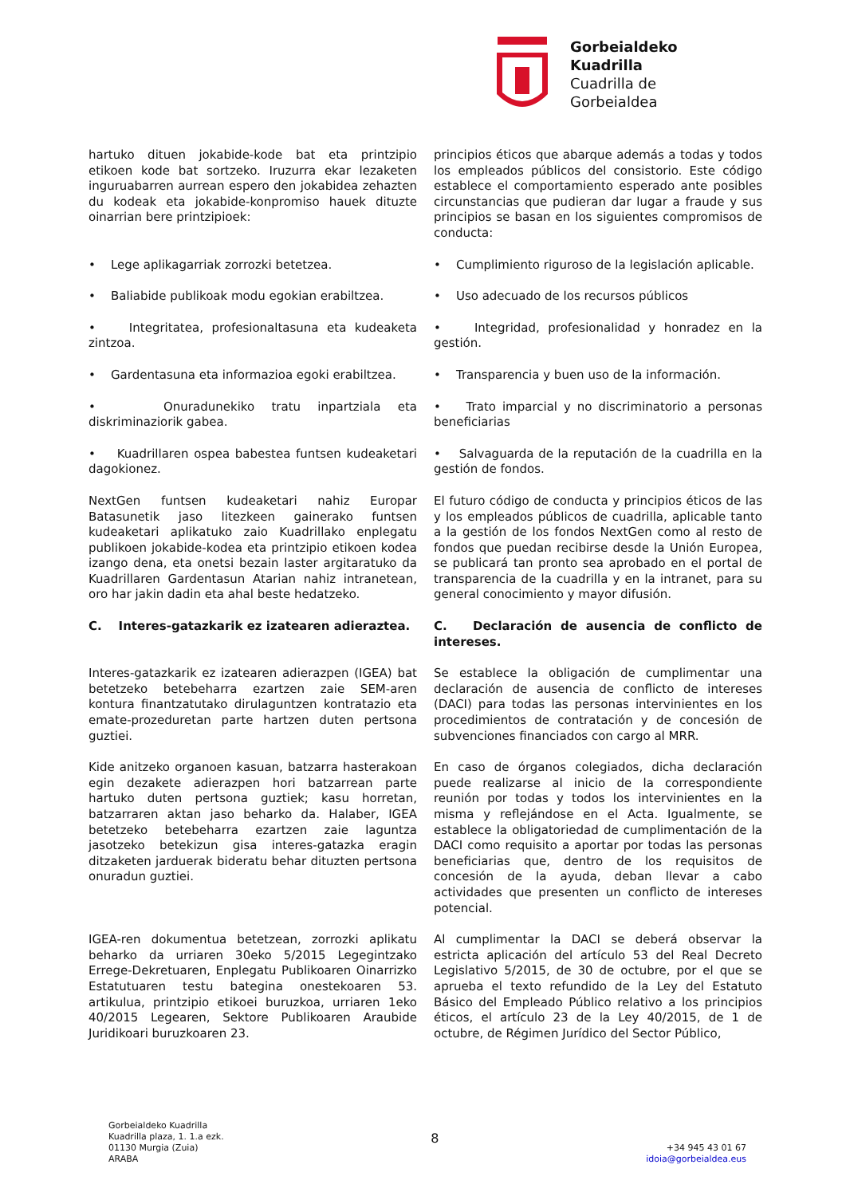Gorbeialdeko
Kuadrilla
Cuadrilla de
Gorbeialdea
hartuko dituen jokabide-kode bat eta printzipio etikoen kode bat sortzeko. Iruzurra ekar lezaketen inguruabarren aurrean espero den jokabidea zehazten du kodeak eta jokabide-konpromiso hauek dituzte oinarrian bere printzipioek:
principios éticos que abarque además a todas y todos los empleados públicos del consistorio. Este código establece el comportamiento esperado ante posibles circunstancias que pudieran dar lugar a fraude y sus principios se basan en los siguientes compromisos de conducta:
• Lege aplikagarriak zorrozki betetzea.
• Cumplimiento riguroso de la legislación aplicable.
• Baliabide publikoak modu egokian erabiltzea.
• Uso adecuado de los recursos públicos
• Integritatea, profesionaltasuna eta kudeaketa zintzoa.
• Integridad, profesionalidad y honradez en la gestión.
• Gardentasuna eta informazioa egoki erabiltzea.
• Transparencia y buen uso de la información.
• Onuradunekiko tratu inpartziala eta diskriminaziorik gabea.
• Trato imparcial y no discriminatorio a personas beneficiarias
• Kuadrillaren ospea babestea funtsen kudeaketari dagokionez.
• Salvaguarda de la reputación de la cuadrilla en la gestión de fondos.
NextGen funtsen kudeaketari nahiz Europar Batasunetik jaso litezkeen gainerako funtsen kudeaketari aplikatuko zaio Kuadrillako enplegatu publikoen jokabide-kodea eta printzipio etikoen kodea izango dena, eta onetsi bezain laster argitaratuko da Kuadrillaren Gardentasun Atarian nahiz intranetean, oro har jakin dadin eta ahal beste hedatzeko.
El futuro código de conducta y principios éticos de las y los empleados públicos de cuadrilla, aplicable tanto a la gestión de los fondos NextGen como al resto de fondos que puedan recibirse desde la Unión Europea, se publicará tan pronto sea aprobado en el portal de transparencia de la cuadrilla y en la intranet, para su general conocimiento y mayor difusión.
C. Interes-gatazkarik ez izatearen adieraztea.
C. Declaración de ausencia de conflicto de intereses.
Interes-gatazkarik ez izatearen adierazpen (IGEA) bat betetzeko betebeharra ezartzen zaie SEM-aren kontura finantzatutako dirulaguntzen kontratazio eta emate-prozeduretan parte hartzen duten pertsona guztiei.
Se establece la obligación de cumplimentar una declaración de ausencia de conflicto de intereses (DACI) para todas las personas intervinientes en los procedimientos de contratación y de concesión de subvenciones financiados con cargo al MRR.
Kide anitzeko organoen kasuan, batzarra hasterakoan egin dezakete adierazpen hori batzarrean parte hartuko duten pertsona guztiek; kasu horretan, batzarraren aktan jaso beharko da. Halaber, IGEA betetzeko betebeharra ezartzen zaie laguntza jasotzeko betekizun gisa interes-gatazka eragin ditzaketen jarduerak bideratu behar dituzten pertsona onuradun guztiei.
En caso de órganos colegiados, dicha declaración puede realizarse al inicio de la correspondiente reunión por todas y todos los intervinientes en la misma y reflejándose en el Acta. Igualmente, se establece la obligatoriedad de cumplimentación de la DACI como requisito a aportar por todas las personas beneficiarias que, dentro de los requisitos de concesión de la ayuda, deban llevar a cabo actividades que presenten un conflicto de intereses potencial.
IGEA-ren dokumentua betetzean, zorrozki aplikatu beharko da urriaren 30eko 5/2015 Legegintzako Errege-Dekretuaren, Enplegatu Publikoaren Oinarrizko Estatutuaren testu bategina onestekoaren 53. artikulua, printzipio etikoei buruzkoa, urriaren 1eko 40/2015 Legearen, Sektore Publikoaren Araubide Juridikoari buruzkoaren 23.
Al cumplimentar la DACI se deberá observar la estricta aplicación del artículo 53 del Real Decreto Legislativo 5/2015, de 30 de octubre, por el que se aprueba el texto refundido de la Ley del Estatuto Básico del Empleado Público relativo a los principios éticos, el artículo 23 de la Ley 40/2015, de 1 de octubre, de Régimen Jurídico del Sector Público,
Gorbeialdeko Kuadrilla
Kuadrilla plaza, 1. 1.a ezk.
01130 Murgia (Zuia)
ARABA
8
+34 945 43 01 67
idoia@gorbeialdea.eus